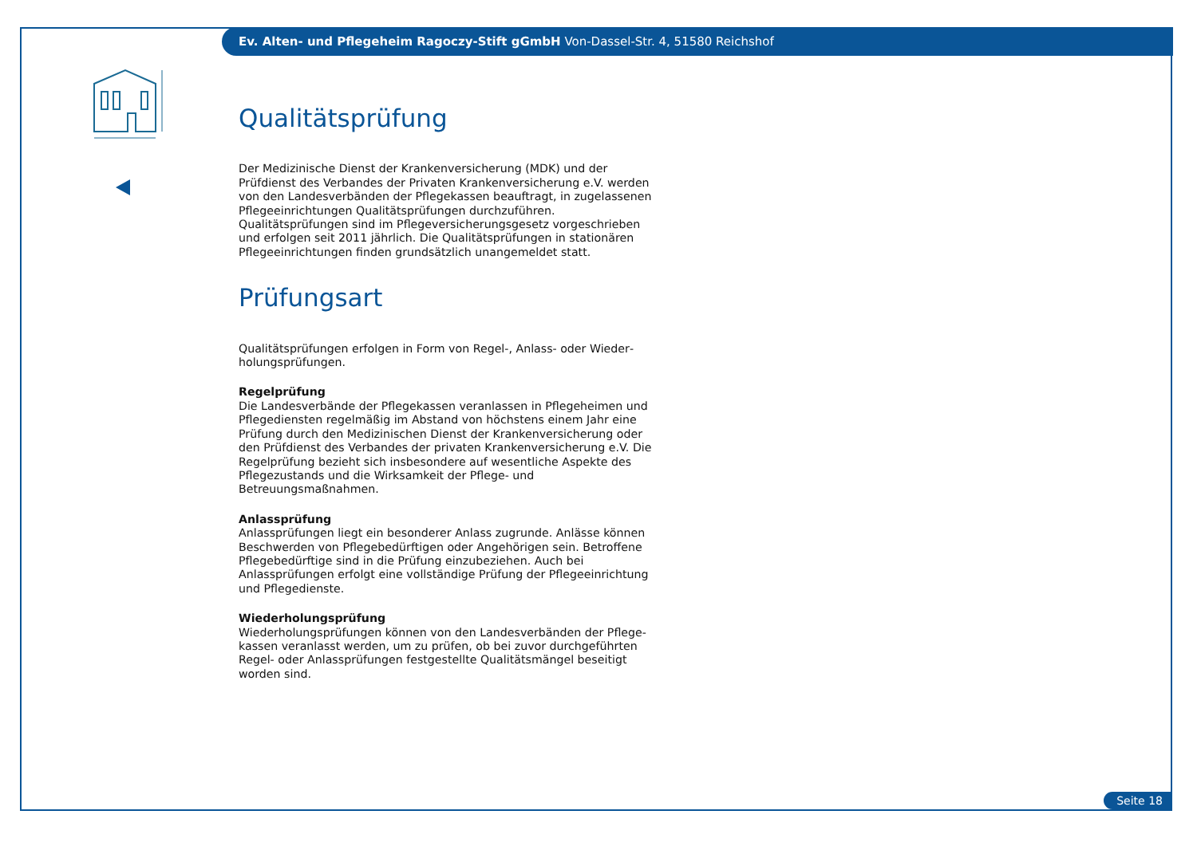Ev. Alten- und Pflegeheim Ragoczy-Stift gGmbH Von-Dassel-Str. 4, 51580 Reichshof
Qualitätsprüfung
Der Medizinische Dienst der Krankenversicherung (MDK) und der Prüfdienst des Verbandes der Privaten Krankenversicherung e.V. werden von den Landesverbänden der Pflegekassen beauftragt, in zugelassenen Pflegeein­richtungen Qualitätsprüfungen durchzuführen. Qualitätsprüfungen sind im Pflegeversicherungsgesetz vorgeschrieben und erfolgen seit 2011 jährlich. Die Qualitätsprüfungen in stationären Pflegeeinrichtungen finden grundsätzlich unangemeldet statt.
Prüfungsart
Qualitätsprüfungen erfolgen in Form von Regel-, Anlass- oder Wieder­holungsprüfungen.
Regelprüfung
Die Landesverbände der Pflegekassen veranlassen in Pflegeheimen und Pflegediensten regelmäßig im Abstand von höchstens einem Jahr eine Prüfung durch den Medizinischen Dienst der Krankenversicherung oder den Prüfdienst des Verbandes der privaten Krankenversicherung e.V. Die Regel­prüfung bezieht sich insbesondere auf wesentliche Aspekte des Pflege­zustands und die Wirksamkeit der Pflege- und Betreuungsmaßnahmen.
Anlassprüfung
Anlassprüfungen liegt ein besonderer Anlass zugrunde. Anlässe können Be­schwerden von Pflegebedürftigen oder Angehörigen sein. Betroffene Pflege­bedürftige sind in die Prüfung einzubeziehen. Auch bei Anlassprüfungen erfolgt eine vollständige Prüfung der Pflegeeinrichtung und Pflegedienste.
Wiederholungsprüfung
Wiederholungsprüfungen können von den Landesverbänden der Pflege­kassen veranlasst werden, um zu prüfen, ob bei zuvor durchgeführten Regel- oder Anlassprüfungen festgestellte Qualitätsmängel beseitigt worden sind.
Seite 18